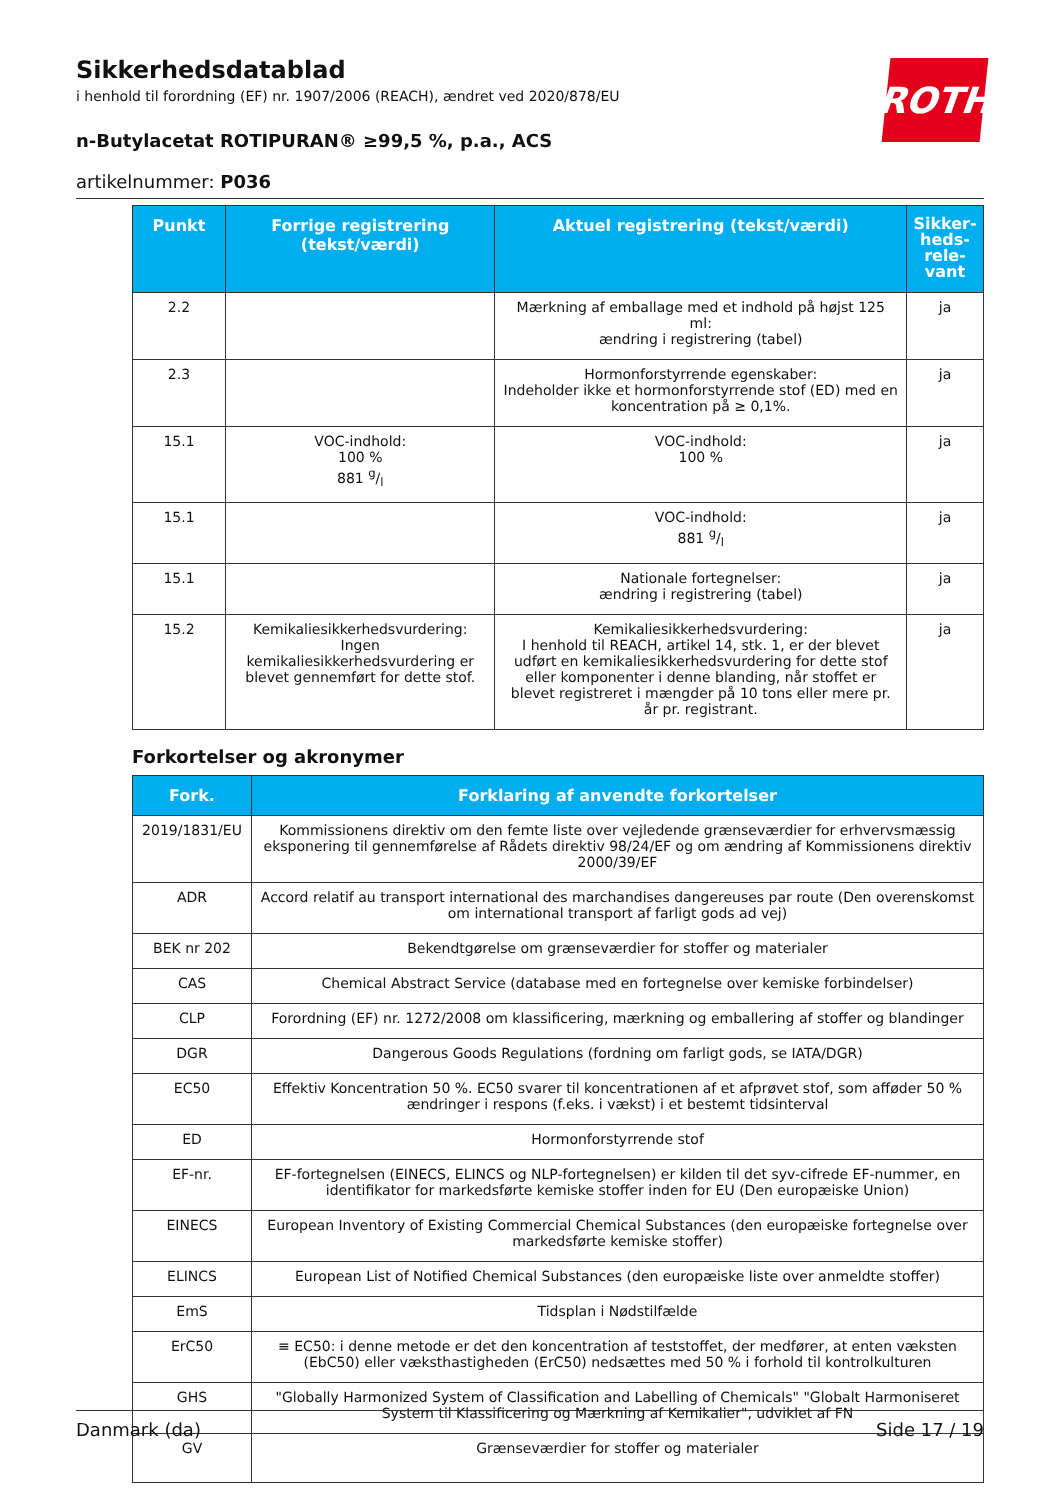Sikkerhedsdatablad
i henhold til forordning (EF) nr. 1907/2006 (REACH), ændret ved 2020/878/EU
n-Butylacetat ROTIPURAN® ≥99,5 %, p.a., ACS
artikelnummer: P036
ROTH
| Punkt | Forrige registrering (tekst/værdi) | Aktuel registrering (tekst/værdi) | Sikker-heds-rele-vant |
| --- | --- | --- | --- |
| 2.2 | | Mærkning af emballage med et indhold på højst 125 ml: ændring i registrering (tabel) | ja |
| 2.3 | | Hormonforstyrrende egenskaber: Indeholder ikke et hormonforstyrrende stof (ED) med en koncentration på ≥ 0,1%. | ja |
| 15.1 | VOC-indhold: 100 % 881 g/l | VOC-indhold: 100 % | ja |
| 15.1 | | VOC-indhold: 881 g/l | ja |
| 15.1 | | Nationale fortegnelser: ændring i registrering (tabel) | ja |
| 15.2 | Kemikaliesikkerhedsvurdering: Ingen kemikaliesikkerhedsvurdering er blevet gennemført for dette stof. | Kemikaliesikkerhedsvurdering: I henhold til REACH, artikel 14, stk. 1, er der blevet udført en kemikaliesikkerhedsvurdering for dette stof eller komponenter i denne blanding, når stoffet er blevet registreret i mængder på 10 tons eller mere pr. år pr. registrant. | ja |
Forkortelser og akronymer
| Fork. | Forklaring af anvendte forkortelser |
| --- | --- |
| 2019/1831/EU | Kommissionens direktiv om den femte liste over vejledende grænseværdier for erhvervsmæssig eksponering til gennemførelse af Rådets direktiv 98/24/EF og om ændring af Kommissionens direktiv 2000/39/EF |
| ADR | Accord relatif au transport international des marchandises dangereuses par route (Den overenskomst om international transport af farligt gods ad vej) |
| BEK nr 202 | Bekendtgørelse om grænseværdier for stoffer og materialer |
| CAS | Chemical Abstract Service (database med en fortegnelse over kemiske forbindelser) |
| CLP | Forordning (EF) nr. 1272/2008 om klassificering, mærkning og emballering af stoffer og blandinger |
| DGR | Dangerous Goods Regulations (fordning om farligt gods, se IATA/DGR) |
| EC50 | Effektiv Koncentration 50 %. EC50 svarer til koncentrationen af et afprøvet stof, som afføder 50 % ændringer i respons (f.eks. i vækst) i et bestemt tidsinterval |
| ED | Hormonforstyrrende stof |
| EF-nr. | EF-fortegnelsen (EINECS, ELINCS og NLP-fortegnelsen) er kilden til det syv-cifrede EF-nummer, en identifikator for markedsførte kemiske stoffer inden for EU (Den europæiske Union) |
| EINECS | European Inventory of Existing Commercial Chemical Substances (den europæiske fortegnelse over markedsførte kemiske stoffer) |
| ELINCS | European List of Notified Chemical Substances (den europæiske liste over anmeldte stoffer) |
| EmS | Tidsplan i Nødstilfælde |
| ErC50 | ≡ EC50: i denne metode er det den koncentration af teststoffet, der medfører, at enten væksten (EbC50) eller væksthastigheden (ErC50) nedsættes med 50 % i forhold til kontrolkulturen |
| GHS | "Globally Harmonized System of Classification and Labelling of Chemicals" "Globalt Harmoniseret System til Klassificering og Mærkning af Kemikalier", udviklet af FN |
| GV | Grænseværdier for stoffer og materialer |
Danmark (da) Side 17 / 19